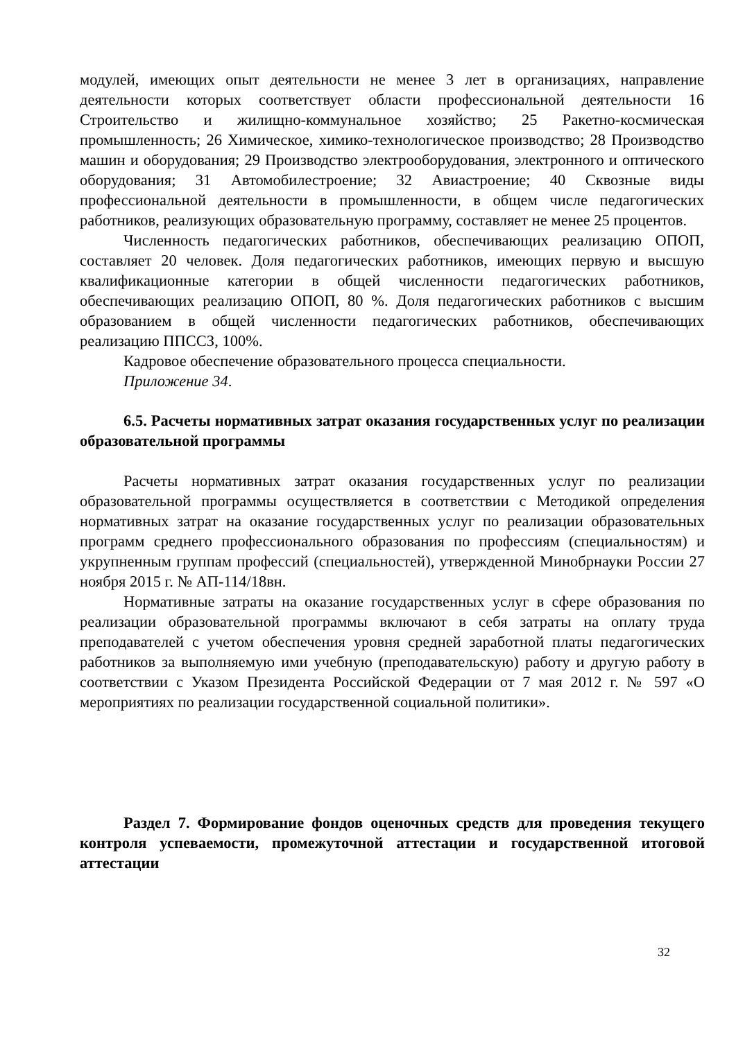модулей, имеющих опыт деятельности не менее 3 лет в организациях, направление деятельности которых соответствует области профессиональной деятельности 16 Строительство и жилищно-коммунальное хозяйство; 25 Ракетно-космическая промышленность; 26 Химическое, химико-технологическое производство; 28 Производство машин и оборудования; 29 Производство электрооборудования, электронного и оптического оборудования; 31 Автомобилестроение; 32 Авиастроение; 40 Сквозные виды профессиональной деятельности в промышленности, в общем числе педагогических работников, реализующих образовательную программу, составляет не менее 25 процентов.
Численность педагогических работников, обеспечивающих реализацию ОПОП, составляет 20 человек. Доля педагогических работников, имеющих первую и высшую квалификационные категории в общей численности педагогических работников, обеспечивающих реализацию ОПОП, 80 %. Доля педагогических работников с высшим образованием в общей численности педагогических работников, обеспечивающих реализацию ППССЗ, 100%.
Кадровое обеспечение образовательного процесса специальности.
Приложение 34.
6.5. Расчеты нормативных затрат оказания государственных услуг по реализации образовательной программы
Расчеты нормативных затрат оказания государственных услуг по реализации образовательной программы осуществляется в соответствии с Методикой определения нормативных затрат на оказание государственных услуг по реализации образовательных программ среднего профессионального образования по профессиям (специальностям) и укрупненным группам профессий (специальностей), утвержденной Минобрнауки России 27 ноября 2015 г. № АП-114/18вн.
Нормативные затраты на оказание государственных услуг в сфере образования по реализации образовательной программы включают в себя затраты на оплату труда преподавателей с учетом обеспечения уровня средней заработной платы педагогических работников за выполняемую ими учебную (преподавательскую) работу и другую работу в соответствии с Указом Президента Российской Федерации от 7 мая 2012 г. № 597 «О мероприятиях по реализации государственной социальной политики».
Раздел 7. Формирование фондов оценочных средств для проведения текущего контроля успеваемости, промежуточной аттестации и государственной итоговой аттестации
32